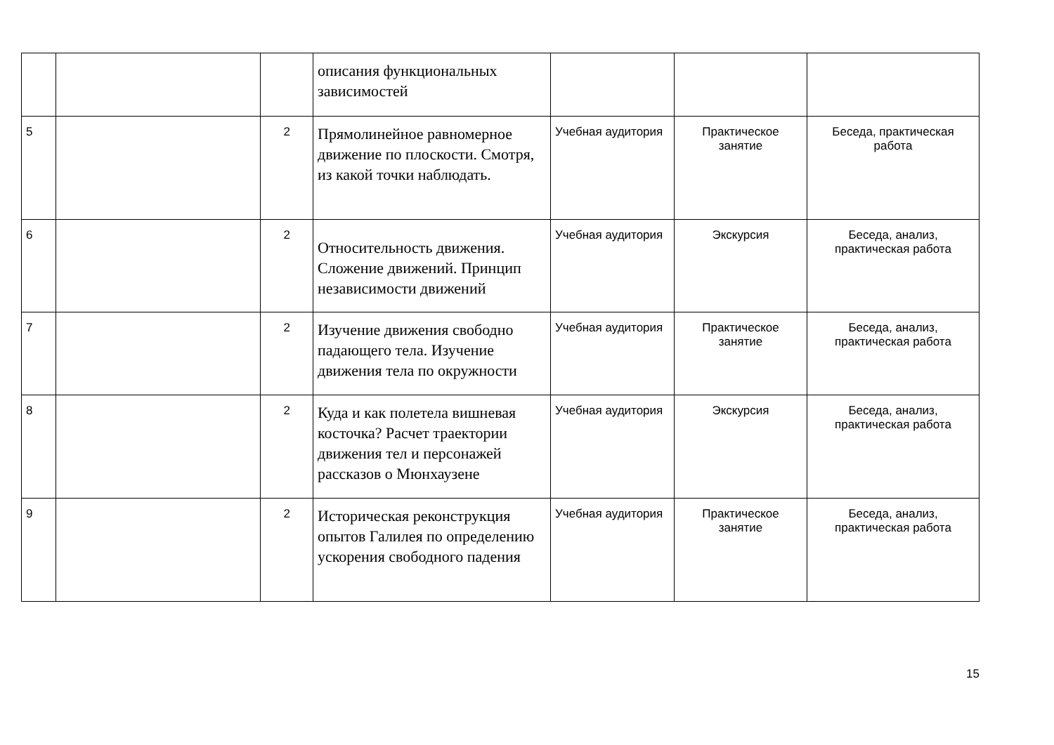| | | | описания функциональных зависимостей | | | |
| 5 | | 2 | Прямолинейное равномерное движение по плоскости. Смотря, из какой точки наблюдать. | Учебная аудитория | Практическое занятие | Беседа, практическая работа |
| 6 | | 2 | Относительность движения. Сложение движений. Принцип независимости движений | Учебная аудитория | Экскурсия | Беседа, анализ, практическая работа |
| 7 | | 2 | Изучение движения свободно падающего тела. Изучение движения тела по окружности | Учебная аудитория | Практическое занятие | Беседа, анализ, практическая работа |
| 8 | | 2 | Куда и как полетела вишневая косточка? Расчет траектории движения тел и персонажей рассказов о Мюнхаузене | Учебная аудитория | Экскурсия | Беседа, анализ, практическая работа |
| 9 | | 2 | Историческая реконструкция опытов Галилея по определению ускорения свободного падения | Учебная аудитория | Практическое занятие | Беседа, анализ, практическая работа |
15